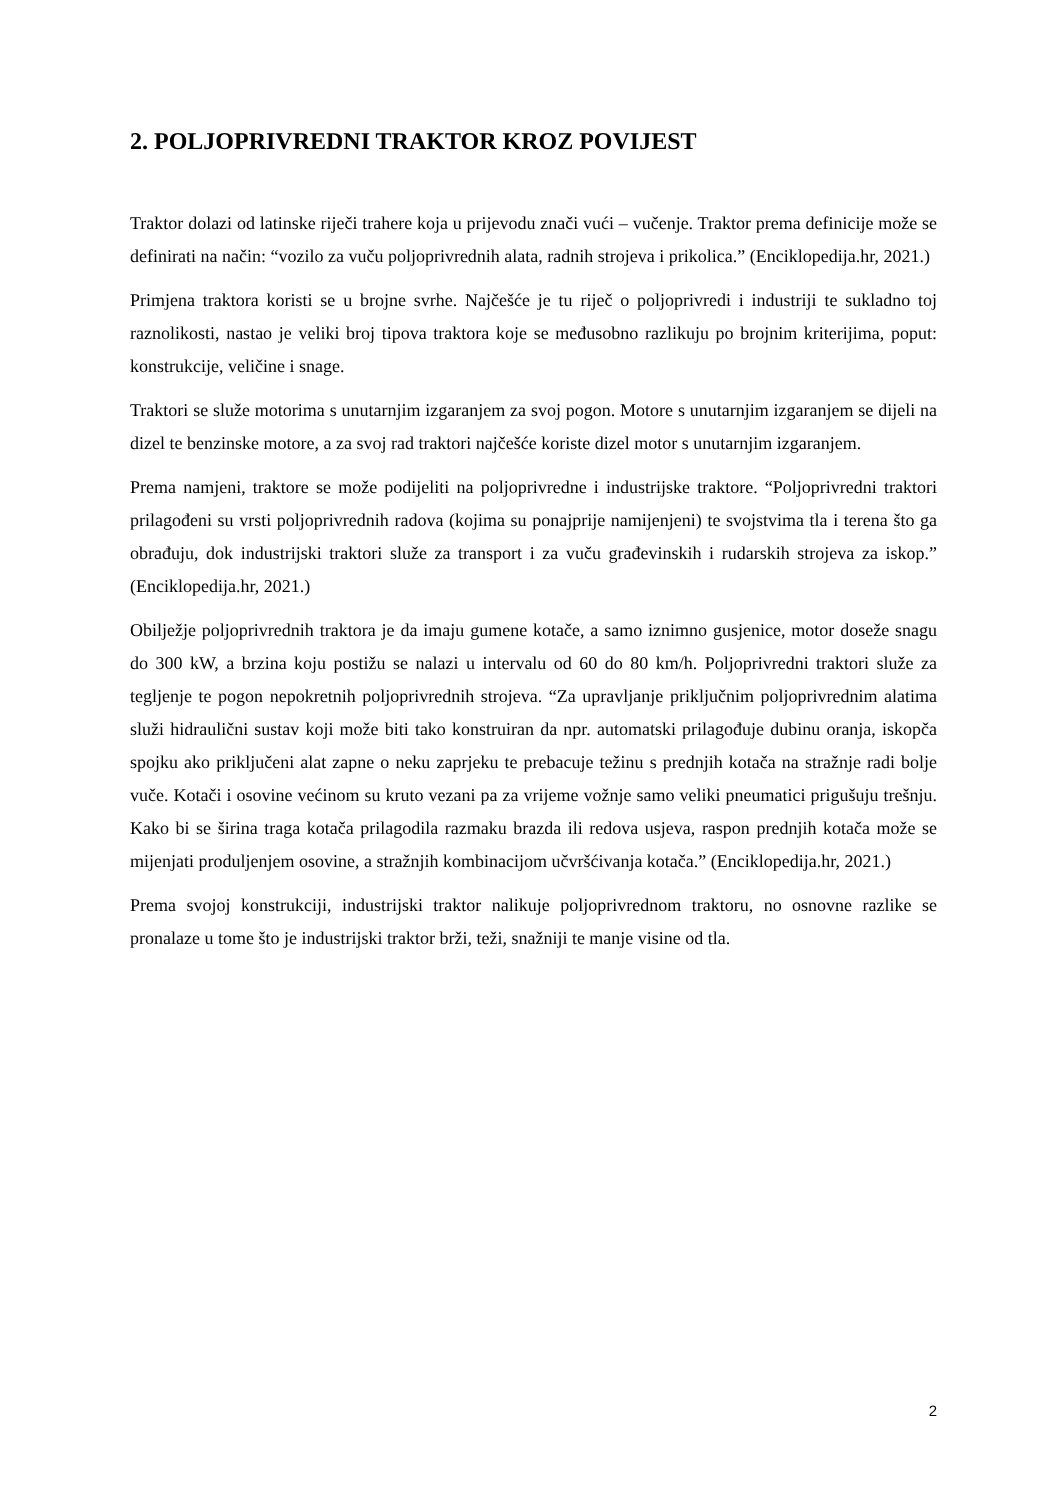2. POLJOPRIVREDNI TRAKTOR KROZ POVIJEST
Traktor dolazi od latinske riječi trahere koja u prijevodu znači vući – vučenje. Traktor prema definicije može se definirati na način: “vozilo za vuču poljoprivrednih alata, radnih strojeva i prikolica.” (Enciklopedija.hr, 2021.)
Primjena traktora koristi se u brojne svrhe. Najčešće je tu riječ o poljoprivredi i industriji te sukladno toj raznolikosti, nastao je veliki broj tipova traktora koje se međusobno razlikuju po brojnim kriterijima, poput: konstrukcije, veličine i snage.
Traktori se služe motorima s unutarnjim izgaranjem za svoj pogon. Motore s unutarnjim izgaranjem se dijeli na dizel te benzinske motore, a za svoj rad traktori najčešće koriste dizel motor s unutarnjim izgaranjem.
Prema namjeni, traktore se može podijeliti na poljoprivredne i industrijske traktore. “Poljoprivredni traktori prilagođeni su vrsti poljoprivrednih radova (kojima su ponajprije namijenjeni) te svojstvima tla i terena što ga obrađuju, dok industrijski traktori služe za transport i za vuču građevinskih i rudarskih strojeva za iskop.” (Enciklopedija.hr, 2021.)
Obilježje poljoprivrednih traktora je da imaju gumene kotače, a samo iznimno gusjenice, motor doseže snagu do 300 kW, a brzina koju postižu se nalazi u intervalu od 60 do 80 km/h. Poljoprivredni traktori služe za tegljenje te pogon nepokretnih poljoprivrednih strojeva. “Za upravljanje priključnim poljoprivrednim alatima služi hidraulični sustav koji može biti tako konstruiran da npr. automatski prilagođuje dubinu oranja, iskopča spojku ako priključeni alat zapne o neku zaprjeku te prebacuje težinu s prednjih kotača na stražnje radi bolje vuče. Kotači i osovine većinom su kruto vezani pa za vrijeme vožnje samo veliki pneumatici prigušuju trešnju. Kako bi se širina traga kotača prilagodila razmaku brazda ili redova usjeva, raspon prednjih kotača može se mijenjati produljenjem osovine, a stražnjih kombinacijom učvršćivanja kotača.” (Enciklopedija.hr, 2021.)
Prema svojoj konstrukciji, industrijski traktor nalikuje poljoprivrednom traktoru, no osnovne razlike se pronalaze u tome što je industrijski traktor brži, teži, snažniji te manje visine od tla.
2